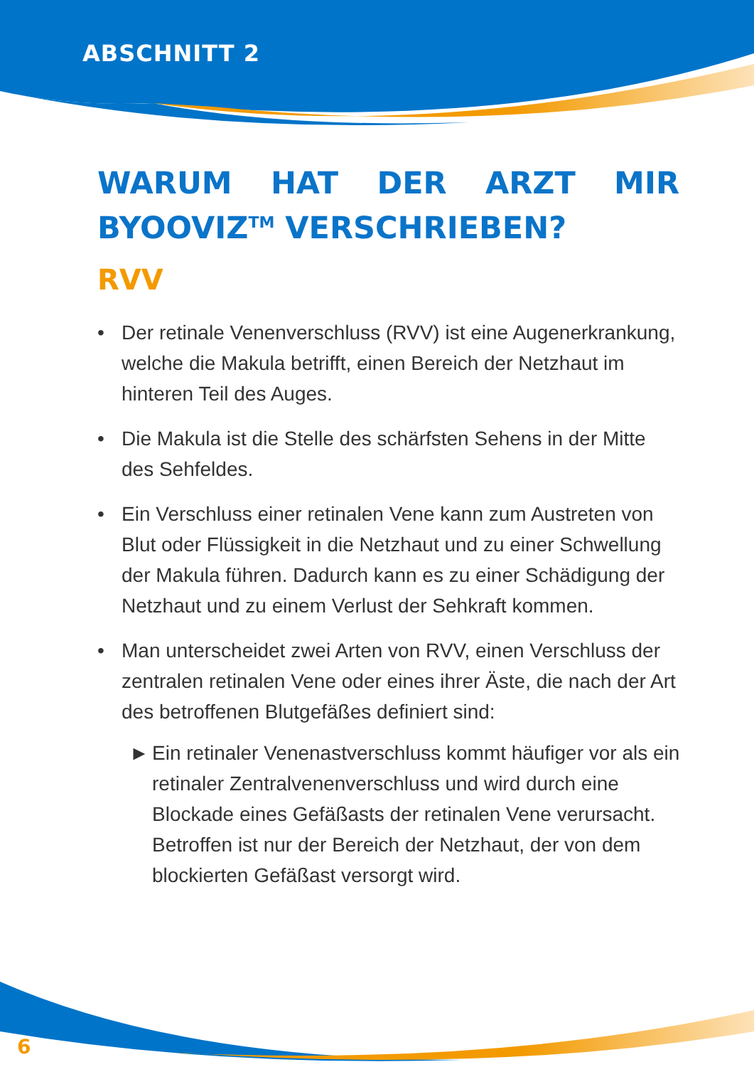ABSCHNITT 2
WARUM HAT DER ARZT MIR BYOOVIZ<sup>TM</sup> VERSCHRIEBEN?
RVV
• Der retinale Venenverschluss (RVV) ist eine Augenerkrankung, welche die Makula betrifft, einen Bereich der Netzhaut im hinteren Teil des Auges.
• Die Makula ist die Stelle des schärfsten Sehens in der Mitte des Sehfeldes.
• Ein Verschluss einer retinalen Vene kann zum Austreten von Blut oder Flüssigkeit in die Netzhaut und zu einer Schwellung der Makula führen. Dadurch kann es zu einer Schädigung der Netzhaut und zu einem Verlust der Sehkraft kommen.
• Man unterscheidet zwei Arten von RVV, einen Verschluss der zentralen retinalen Vene oder eines ihrer Äste, die nach der Art des betroffenen Blutgefäßes definiert sind:
► Ein retinaler Venenastverschluss kommt häufiger vor als ein retinaler Zentralvenenverschluss und wird durch eine Blockade eines Gefäßasts der retinalen Vene verursacht. Betroffen ist nur der Bereich der Netzhaut, der von dem blockierten Gefäßast versorgt wird.
6